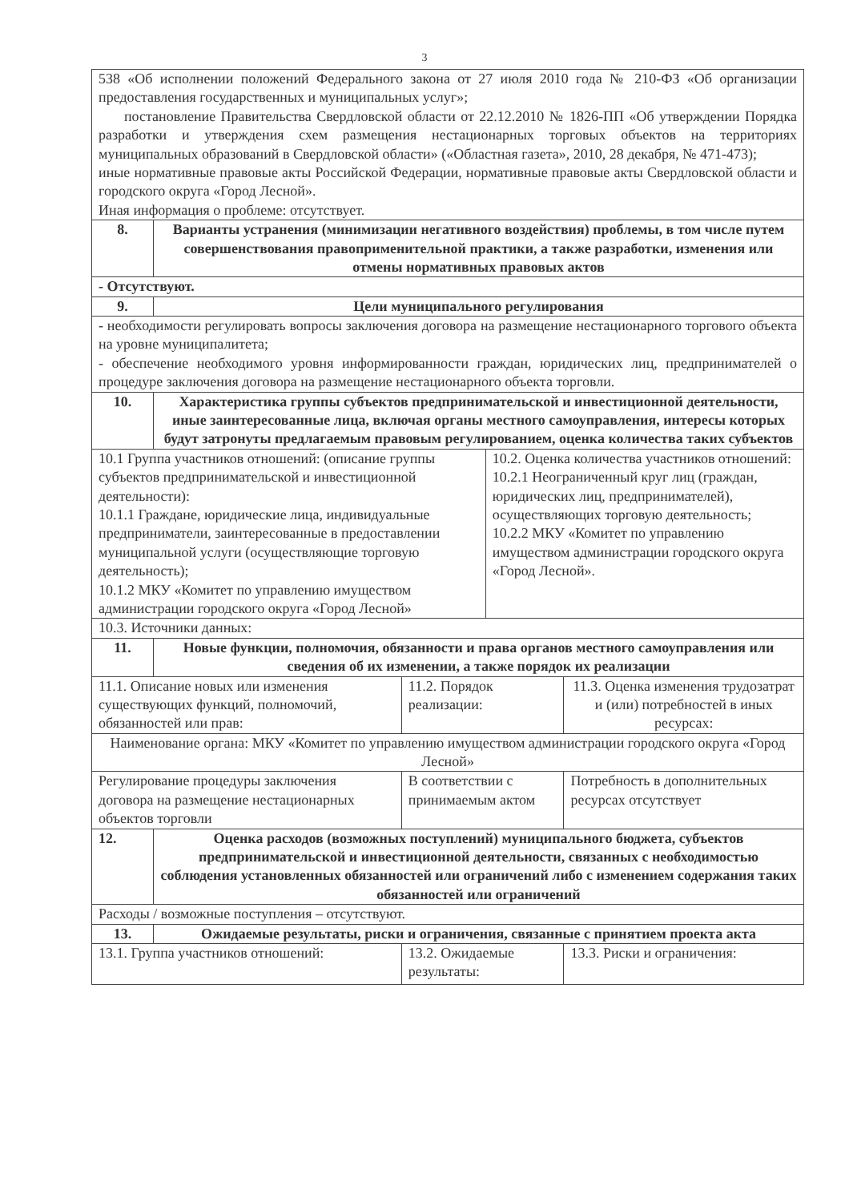3
| 538 «Об исполнении положений Федерального закона от 27 июля 2010 года № 210-ФЗ «Об организации предоставления государственных и муниципальных услуг»; постановление Правительства Свердловской области от 22.12.2010 № 1826-ПП «Об утверждении Порядка разработки и утверждения схем размещения нестационарных торговых объектов на территориях муниципальных образований в Свердловской области» («Областная газета», 2010, 28 декабря, № 471-473); иные нормативные правовые акты Российской Федерации, нормативные правовые акты Свердловской области и городского округа «Город Лесной». Иная информация о проблеме: отсутствует. | | | | |
| 8. | Варианты устранения (минимизации негативного воздействия) проблемы, в том числе путем совершенствования правоприменительной практики, а также разработки, изменения или отмены нормативных правовых актов | | | |
| - Отсутствуют. | | | | |
| 9. | Цели муниципального регулирования | | | |
| - необходимости регулировать вопросы заключения договора на размещение нестационарного торгового объекта на уровне муниципалитета; - обеспечение необходимого уровня информированности граждан, юридических лиц, предпринимателей о процедуре заключения договора на размещение нестационарного объекта торговли. | | | | |
| 10. | Характеристика группы субъектов предпринимательской и инвестиционной деятельности, иные заинтересованные лица, включая органы местного самоуправления, интересы которых будут затронуты предлагаемым правовым регулированием, оценка количества таких субъектов | | | |
| 10.1 Группа участников отношений: (описание группы субъектов предпринимательской и инвестиционной деятельности): 10.1.1 Граждане, юридические лица, индивидуальные предприниматели, заинтересованные в предоставлении муниципальной услуги (осуществляющие торговую деятельность); 10.1.2 МКУ «Комитет по управлению имуществом администрации городского округа «Город Лесной» | | | 10.2. Оценка количества участников отношений: 10.2.1 Неограниченный круг лиц (граждан, юридических лиц, предпринимателей), осуществляющих торговую деятельность; 10.2.2 МКУ «Комитет по управлению имуществом администрации городского округа «Город Лесной». | |
| 10.3. Источники данных: | | | | |
| 11. | Новые функции, полномочия, обязанности и права органов местного самоуправления или сведения об их изменении, а также порядок их реализации | | | |
| 11.1. Описание новых или изменения существующих функций, полномочий, обязанностей или прав: | | 11.2. Порядок реализации: | | 11.3. Оценка изменения трудозатрат и (или) потребностей в иных ресурсах: |
| Наименование органа: МКУ «Комитет по управлению имуществом администрации городского округа «Город Лесной» | | | | |
| Регулирование процедуры заключения договора на размещение нестационарных объектов торговли | | В соответствии с принимаемым актом | | Потребность в дополнительных ресурсах отсутствует |
| 12. | Оценка расходов (возможных поступлений) муниципального бюджета, субъектов предпринимательской и инвестиционной деятельности, связанных с необходимостью соблюдения установленных обязанностей или ограничений либо с изменением содержания таких обязанностей или ограничений | | | |
| Расходы / возможные поступления – отсутствуют. | | | | |
| 13. | Ожидаемые результаты, риски и ограничения, связанные с принятием проекта акта | | | |
| 13.1. Группа участников отношений: | | 13.2. Ожидаемые результаты: | | 13.3. Риски и ограничения: |